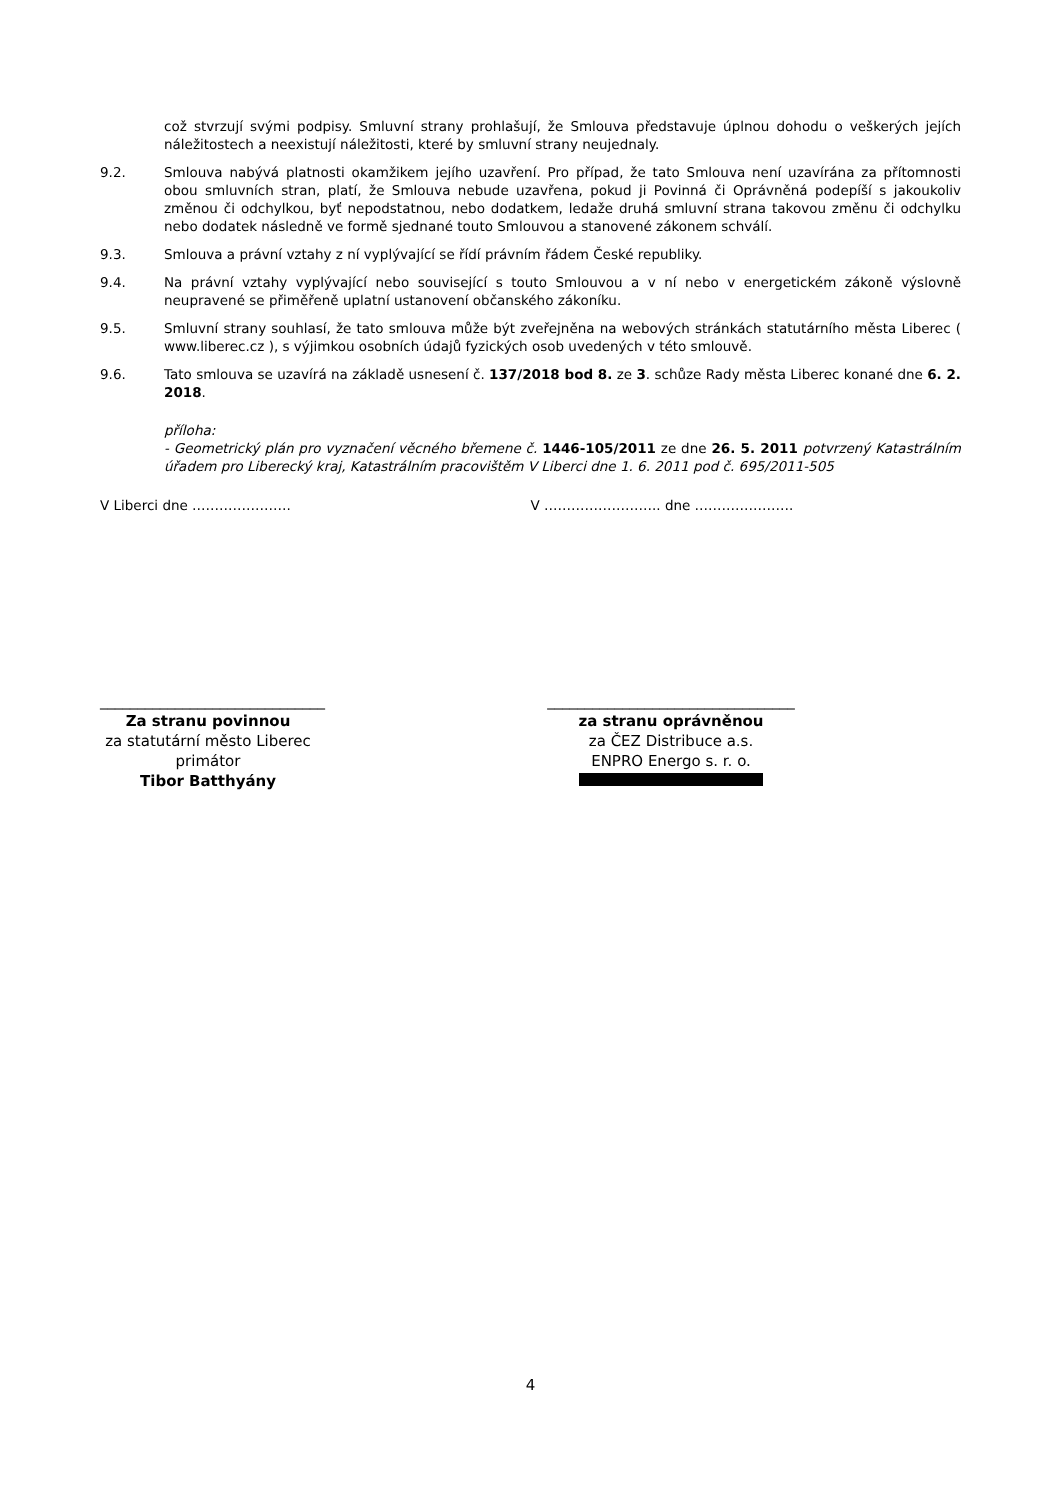což stvrzují svými podpisy. Smluvní strany prohlašují, že Smlouva představuje úplnou dohodu o veškerých jejích náležitostech a neexistují náležitosti, které by smluvní strany neujednaly.
9.2. Smlouva nabývá platnosti okamžikem jejího uzavření. Pro případ, že tato Smlouva není uzavírána za přítomnosti obou smluvních stran, platí, že Smlouva nebude uzavřena, pokud ji Povinná či Oprávněná podepíší s jakoukoliv změnou či odchylkou, byť nepodstatnou, nebo dodatkem, ledaže druhá smluvní strana takovou změnu či odchylku nebo dodatek následně ve formě sjednané touto Smlouvou a stanovené zákonem schválí.
9.3. Smlouva a právní vztahy z ní vyplývající se řídí právním řádem České republiky.
9.4. Na právní vztahy vyplývající nebo související s touto Smlouvou a v ní nebo v energetickém zákoně výslovně neupravené se přiměřeně uplatní ustanovení občanského zákoníku.
9.5. Smluvní strany souhlasí, že tato smlouva může být zveřejněna na webových stránkách statutárního města Liberec ( www.liberec.cz ), s výjimkou osobních údajů fyzických osob uvedených v této smlouvě.
9.6. Tato smlouva se uzavírá na základě usnesení č. 137/2018 bod 8. ze 3. schůze Rady města Liberec konané dne 6. 2. 2018.
příloha:
- Geometrický plán pro vyznačení věcného břemene č. 1446-105/2011 ze dne 26. 5. 2011 potvrzený Katastrálním úřadem pro Liberecký kraj, Katastrálním pracovištěm V Liberci dne 1. 6. 2011 pod č. 695/2011-505
V Liberci dne …………………. V …………………….. dne ………………….
______________________________
Za stranu povinnou
za statutární město Liberec
primátor
Tibor Batthyány
_________________________________
za stranu oprávněnou
za ČEZ Distribuce a.s.
ENPRO Energo s. r. o.
4